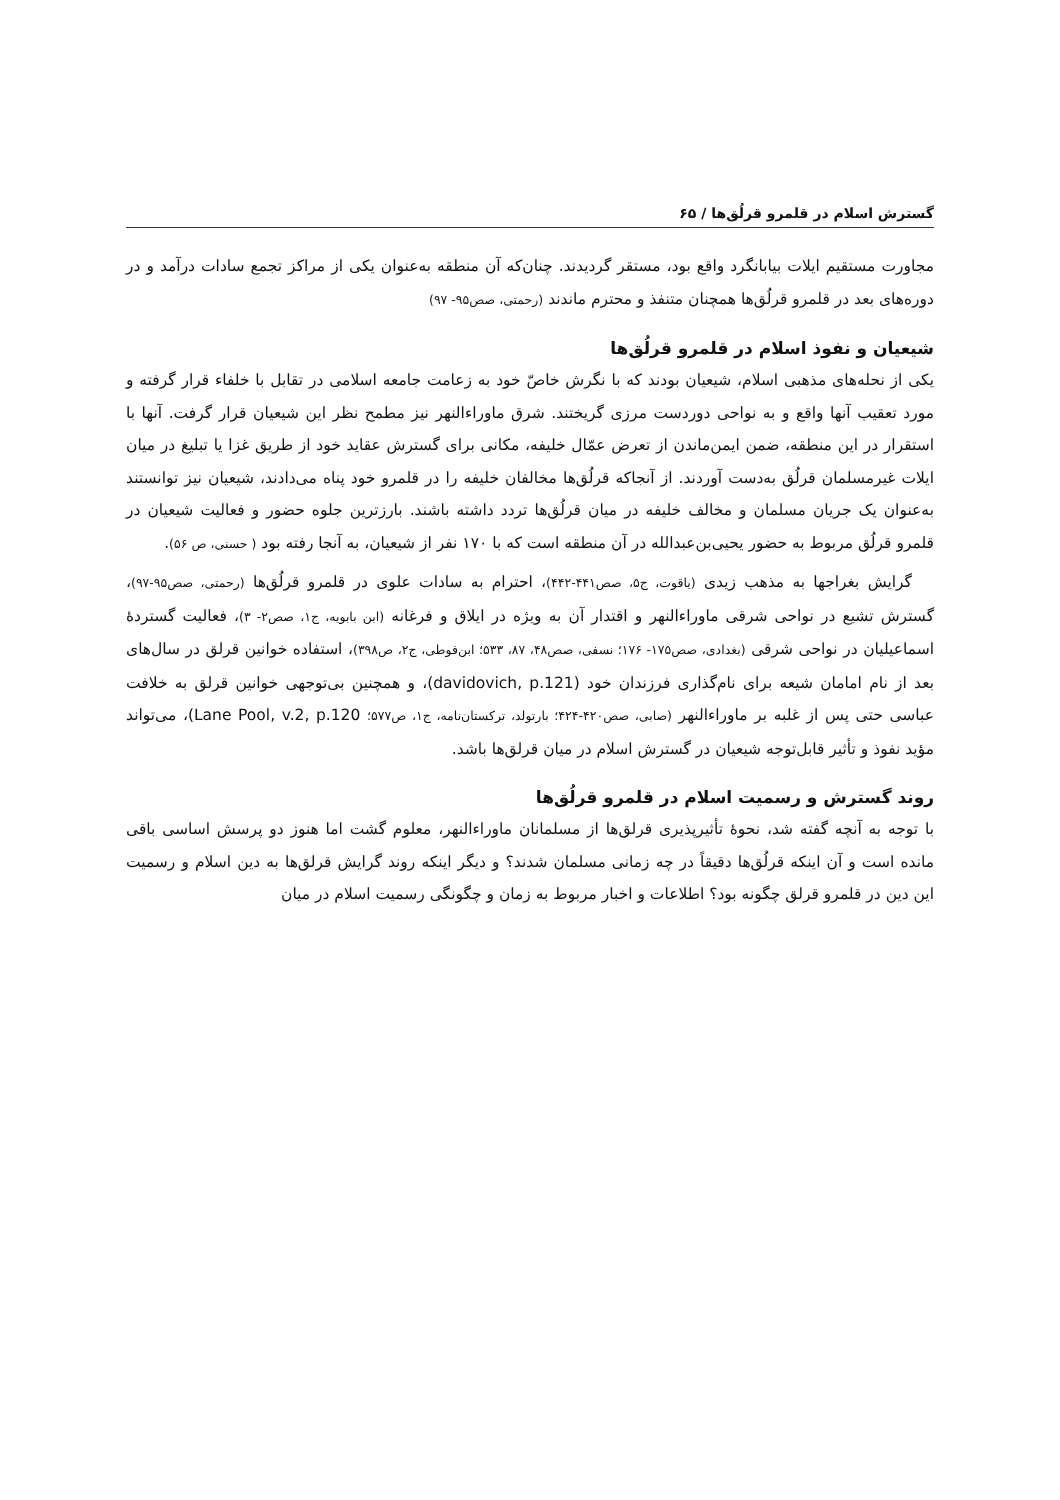گسترش اسلام در قلمرو قرلُق‌ها / ۶۵
مجاورت مستقیم ایلات بیابانگرد واقع بود، مستقر گردیدند. چنان‌که آن منطقه به‌عنوان یکی از مراکز تجمع سادات درآمد و در دوره‌های بعد در قلمرو قرلُق‌ها همچنان متنفذ و محترم ماندند (رحمتی، صص۹۵- ۹۷)
شیعیان و نفوذ اسلام در قلمرو قرلُق‌ها
یکی از نحله‌های مذهبی اسلام، شیعیان بودند که با نگرش خاصّ خود به زعامت جامعه اسلامی در تقابل با خلفاء قرار گرفته و مورد تعقیب آنها واقع و به نواحی دوردست مرزی گریختند. شرق ماوراءالنهر نیز مطمح نظر این شیعیان قرار گرفت. آنها با استقرار در این منطقه، ضمن ایمن‌ماندن از تعرض عمّال خلیفه، مکانی برای گسترش عقاید خود از طریق غزا یا تبلیغ در میان ایلات غیرمسلمان قرلُق به‌دست آوردند. از آنجاکه قرلُق‌ها مخالفان خلیفه را در قلمرو خود پناه می‌دادند، شیعیان نیز توانستند به‌عنوان یک جریان مسلمان و مخالف خلیفه در میان قرلُق‌ها تردد داشته باشند. بارزترین جلوه حضور و فعالیت شیعیان در قلمرو قرلُق مربوط به حضور یحیی‌بن‌عبدالله در آن منطقه است که با ۱۷۰ نفر از شیعیان، به آنجا رفته بود ( حسنی، ص ۵۶).
گرایش بغراجها به مذهب زیدی (یاقوت، ج۵، صص۴۴۱-۴۴۲)، احترام به سادات علوی در قلمرو قرلُق‌ها (رحمتی، صص۹۵-۹۷)، گسترش تشیع در نواحی شرقی ماوراءالنهر و اقتدار آن به ویژه در ایلاق و فرغانه (ابن بابویه، ج۱، صص۲- ۳)، فعالیت گستردهٔ اسماعیلیان در نواحی شرقی (بغدادی، صص۱۷۵- ۱۷۶؛ نسفی، صص۴۸، ۸۷، ۵۳۳؛ ابن‌فوطی، ج۲، ص۳۹۸)، استفاده خوانین قرلق در سال‌های بعد از نام امامان شیعه برای نام‌گذاری فرزندان خود (davidovich, p.121)، و همچنین بی‌توجهی خوانین قرلق به خلافت عباسی حتی پس از غلبه بر ماوراءالنهر (صابی، صص۴۲۰-۴۲۴؛ بارتولد، ترکستان‌نامه، ج۱، ص۵۷۷؛ Lane Pool, v.2, p.120)، می‌تواند مؤید نفوذ و تأثیر قابل‌توجه شیعیان در گسترش اسلام در میان قرلق‌ها باشد.
روند گسترش و رسمیت اسلام در قلمرو قرلُق‌ها
با توجه به آنچه گفته شد، نحوهٔ تأثیرپذیری قرلق‌ها از مسلمانان ماوراءالنهر، معلوم گشت اما هنوز دو پرسش اساسی باقی مانده است و آن اینکه قرلُق‌ها دقیقاً در چه زمانی مسلمان شدند؟ و دیگر اینکه روند گرایش قرلق‌ها به دین اسلام و رسمیت این دین در قلمرو قرلق چگونه بود؟ اطلاعات و اخبار مربوط به زمان و چگونگی رسمیت اسلام در میان